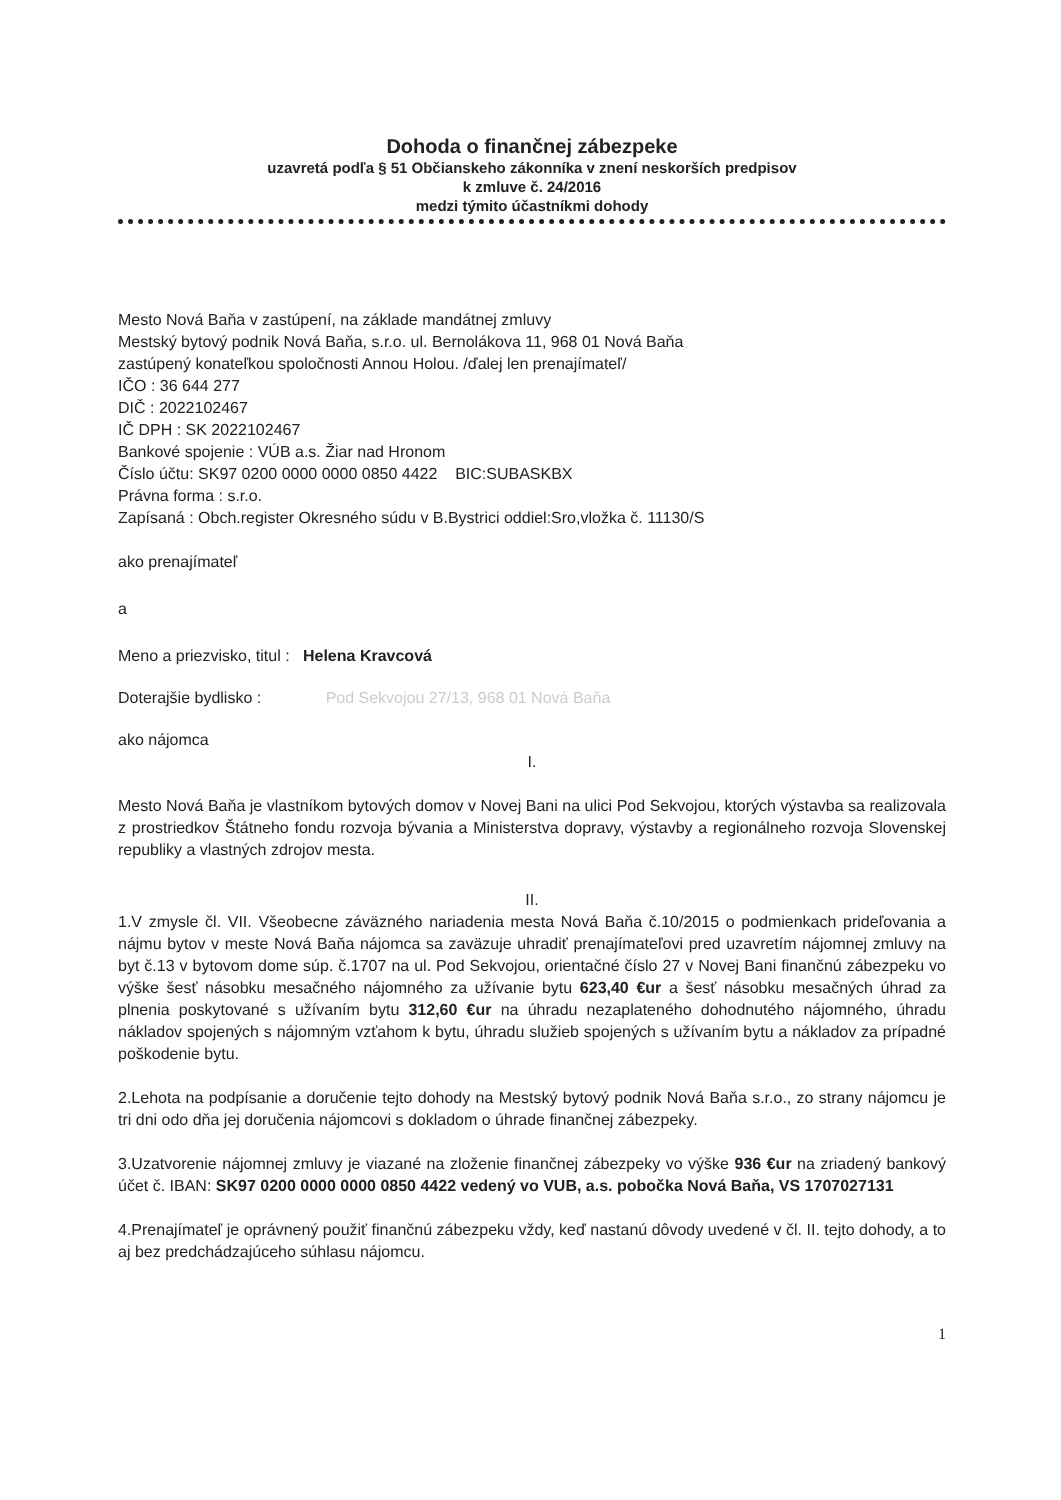Dohoda o finančnej zábezpeke
uzavretá podľa § 51 Občianskeho zákonníka v znení neskorších predpisov
k zmluve č. 24/2016
medzi týmito účastníkmi dohody
Mesto Nová Baňa v zastúpení, na základe mandátnej zmluvy
Mestský bytový podnik Nová Baňa, s.r.o. ul. Bernolákova 11, 968 01 Nová Baňa
zastúpený konateľkou spoločnosti Annou Holou. /ďalej len prenajímateľ/
IČO : 36 644 277
DIČ : 2022102467
IČ DPH : SK 2022102467
Bankové spojenie : VÚB a.s. Žiar nad Hronom
Číslo účtu: SK97 0200 0000 0000 0850 4422 BIC:SUBASKBX
Právna forma : s.r.o.
Zapísaná : Obch.register Okresného súdu v B.Bystrici oddiel:Sro,vložka č. 11130/S
ako prenajímateľ
a
Meno a priezvisko, titul : Helena Kravcová
Doterajšie bydlisko : Pod Sekvojou 27/13, 968 01 Nová Baňa
ako nájomca
I.
Mesto Nová Baňa je vlastníkom bytových domov v Novej Bani na ulici Pod Sekvojou, ktorých výstavba sa realizovala z prostriedkov Štátneho fondu rozvoja bývania a Ministerstva dopravy, výstavby a regionálneho rozvoja Slovenskej republiky a vlastných zdrojov mesta.
II.
1.V zmysle čl. VII. Všeobecne záväzného nariadenia mesta Nová Baňa č.10/2015 o podmienkach prideľovania a nájmu bytov v meste Nová Baňa nájomca sa zaväzuje uhradiť prenajímateľovi pred uzavretím nájomnej zmluvy na byt č.13 v bytovom dome súp. č.1707 na ul. Pod Sekvojou, orientačné číslo 27 v Novej Bani finančnú zábezpeku vo výške šesť násobku mesačného nájomného za užívanie bytu 623,40 €ur a šesť násobku mesačných úhrad za plnenia poskytované s užívaním bytu 312,60 €ur na úhradu nezaplateného dohodnutého nájomného, úhradu nákladov spojených s nájomným vzťahom k bytu, úhradu služieb spojených s užívaním bytu a nákladov za prípadné poškodenie bytu.
2.Lehota na podpísanie a doručenie tejto dohody na Mestský bytový podnik Nová Baňa s.r.o., zo strany nájomcu je tri dni odo dňa jej doručenia nájomcovi s dokladom o úhrade finančnej zábezpeky.
3.Uzatvorenie nájomnej zmluvy je viazané na zloženie finančnej zábezpeky vo výške 936 €ur na zriadený bankový účet č. IBAN: SK97 0200 0000 0000 0850 4422 vedený vo VUB, a.s. pobočka Nová Baňa, VS 1707027131
4.Prenajímateľ je oprávnený použiť finančnú zábezpeku vždy, keď nastanú dôvody uvedené v čl. II. tejto dohody, a to aj bez predchádzajúceho súhlasu nájomcu.
1